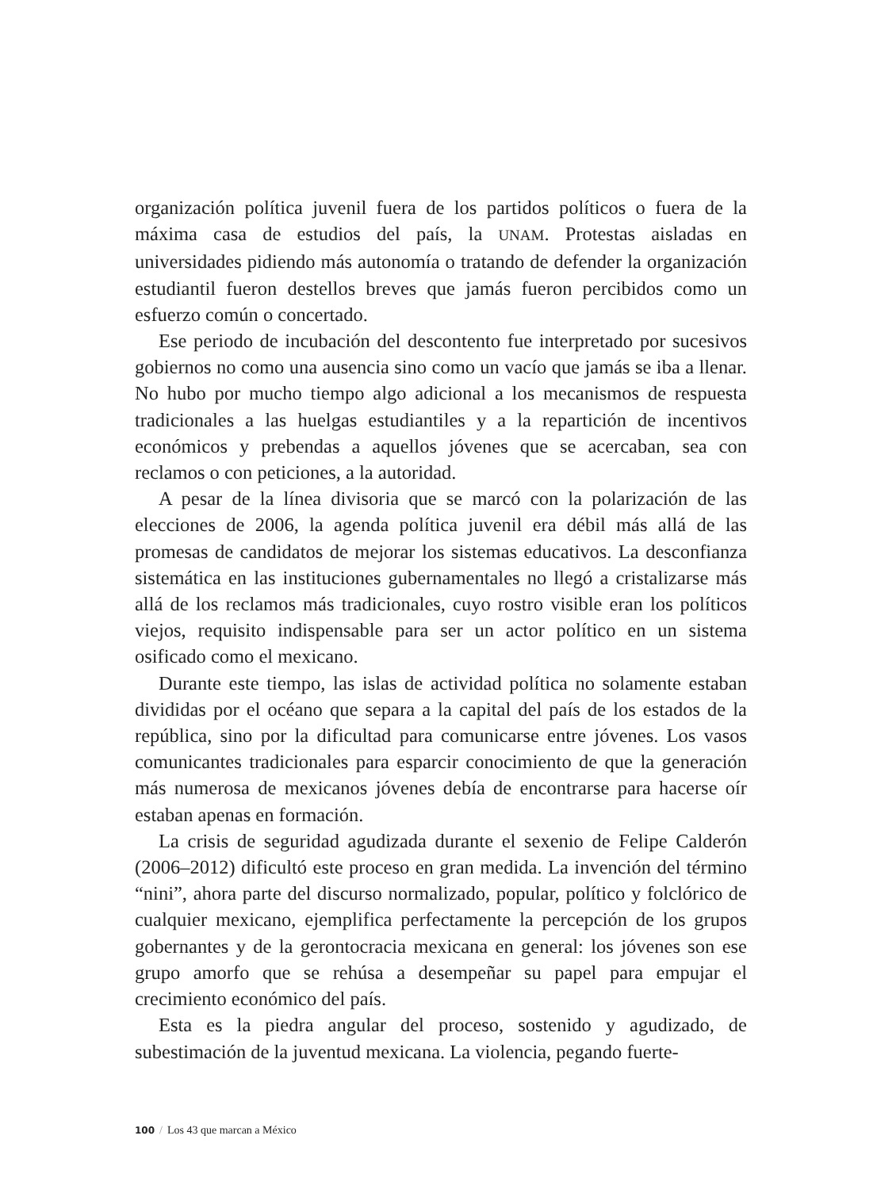organización política juvenil fuera de los partidos políticos o fuera de la máxima casa de estudios del país, la UNAM. Protestas aisladas en universidades pidiendo más autonomía o tratando de defender la organización estudiantil fueron destellos breves que jamás fueron percibidos como un esfuerzo común o concertado.
Ese periodo de incubación del descontento fue interpretado por sucesivos gobiernos no como una ausencia sino como un vacío que jamás se iba a llenar. No hubo por mucho tiempo algo adicional a los mecanismos de respuesta tradicionales a las huelgas estudiantiles y a la repartición de incentivos económicos y prebendas a aquellos jóvenes que se acercaban, sea con reclamos o con peticiones, a la autoridad.
A pesar de la línea divisoria que se marcó con la polarización de las elecciones de 2006, la agenda política juvenil era débil más allá de las promesas de candidatos de mejorar los sistemas educativos. La desconfianza sistemática en las instituciones gubernamentales no llegó a cristalizarse más allá de los reclamos más tradicionales, cuyo rostro visible eran los políticos viejos, requisito indispensable para ser un actor político en un sistema osificado como el mexicano.
Durante este tiempo, las islas de actividad política no solamente estaban divididas por el océano que separa a la capital del país de los estados de la república, sino por la dificultad para comunicarse entre jóvenes. Los vasos comunicantes tradicionales para esparcir conocimiento de que la generación más numerosa de mexicanos jóvenes debía de encontrarse para hacerse oír estaban apenas en formación.
La crisis de seguridad agudizada durante el sexenio de Felipe Calderón (2006–2012) dificultó este proceso en gran medida. La invención del término “nini”, ahora parte del discurso normalizado, popular, político y folclórico de cualquier mexicano, ejemplifica perfectamente la percepción de los grupos gobernantes y de la gerontocracia mexicana en general: los jóvenes son ese grupo amorfo que se rehúsa a desempeñar su papel para empujar el crecimiento económico del país.
Esta es la piedra angular del proceso, sostenido y agudizado, de subestimación de la juventud mexicana. La violencia, pegando fuerte-
100 / Los 43 que marcan a México